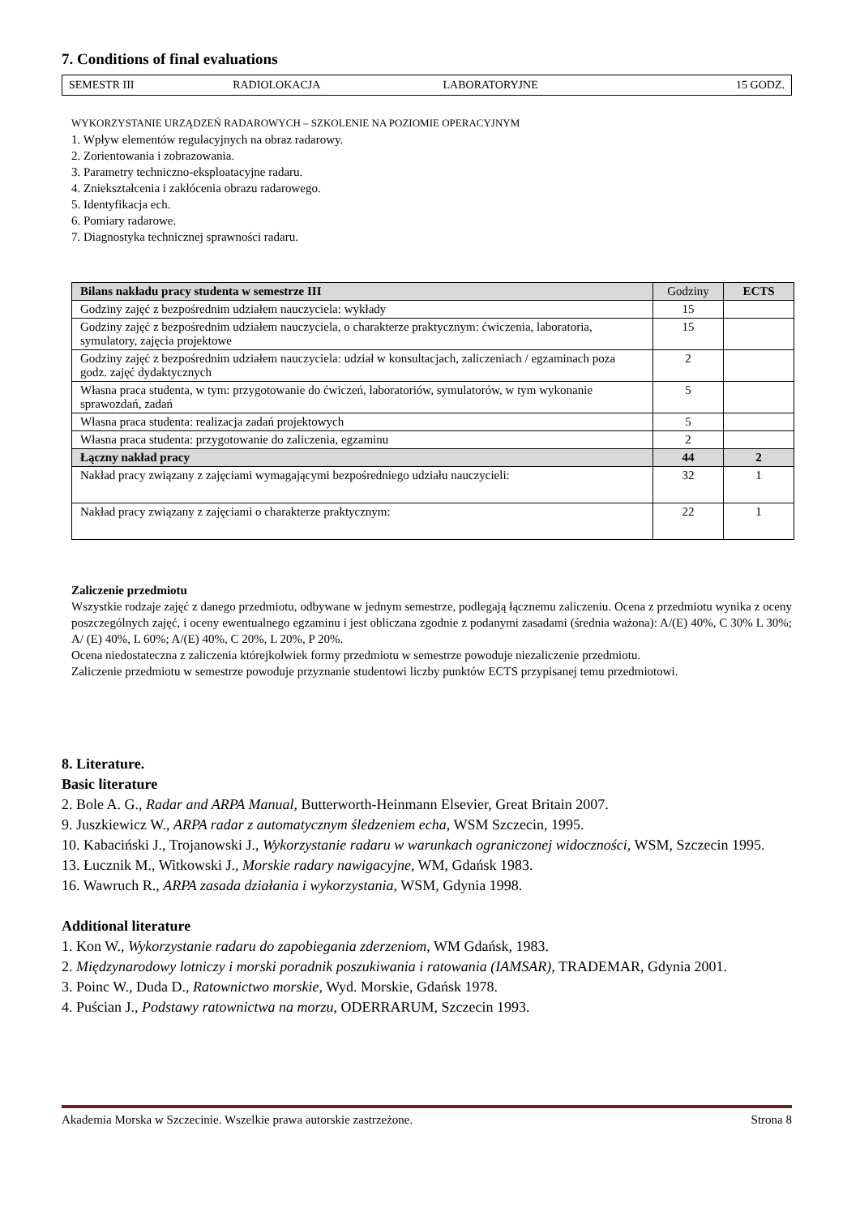7. Conditions of final evaluations
| SEMESTR III | RADIOLOKACJA | LABORATORYJNE | 15 GODZ. |
WYKORZYSTANIE URZĄDZEŃ RADAROWYCH – SZKOLENIE NA POZIOMIE OPERACYJNYM
1. Wpływ elementów regulacyjnych na obraz radarowy.
2. Zorientowania i zobrazowania.
3. Parametry techniczno-eksploatacyjne radaru.
4. Zniekształcenia i zakłócenia obrazu radarowego.
5. Identyfikacja ech.
6. Pomiary radarowe.
7. Diagnostyka technicznej sprawności radaru.
| Bilans nakładu pracy studenta w semestrze III | Godziny | ECTS |
| --- | --- | --- |
| Godziny zajęć z bezpośrednim udziałem nauczyciela: wykłady | 15 | |
| Godziny zajęć z bezpośrednim udziałem nauczyciela, o charakterze praktycznym: ćwiczenia, laboratoria, symulatory, zajęcia projektowe | 15 | |
| Godziny zajęć z bezpośrednim udziałem nauczyciela: udział w konsultacjach, zaliczeniach / egzaminach poza godz. zajęć dydaktycznych | 2 | |
| Własna praca studenta, w tym: przygotowanie do ćwiczeń, laboratoriów, symulatorów, w tym wykonanie sprawozdań, zadań | 5 | |
| Własna praca studenta: realizacja zadań projektowych | 5 | |
| Własna praca studenta: przygotowanie do zaliczenia, egzaminu | 2 | |
| Łączny nakład pracy | 44 | 2 |
| Nakład pracy związany z zajęciami wymagającymi bezpośredniego udziału nauczycieli: | 32 | 1 |
| Nakład pracy związany z zajęciami o charakterze praktycznym: | 22 | 1 |
Zaliczenie przedmiotu
Wszystkie rodzaje zajęć z danego przedmiotu, odbywane w jednym semestrze, podlegają łącznemu zaliczeniu. Ocena z przedmiotu wynika z oceny poszczególnych zajęć, i oceny ewentualnego egzaminu i jest obliczana zgodnie z podanymi zasadami (średnia ważona): A/(E) 40%, C 30% L 30%; A/ (E) 40%, L 60%; A/(E) 40%, C 20%, L 20%, P 20%.
Ocena niedostateczna z zaliczenia którejkolwiek formy przedmiotu w semestrze powoduje niezaliczenie przedmiotu.
Zaliczenie przedmiotu w semestrze powoduje przyznanie studentowi liczby punktów ECTS przypisanej temu przedmiotowi.
8. Literature.
Basic literature
2. Bole A. G., Radar and ARPA Manual, Butterworth-Heinmann Elsevier, Great Britain 2007.
9. Juszkiewicz W., ARPA radar z automatycznym śledzeniem echa, WSM Szczecin, 1995.
10. Kabaciński J., Trojanowski J., Wykorzystanie radaru w warunkach ograniczonej widoczności, WSM, Szczecin 1995.
13. Łucznik M., Witkowski J., Morskie radary nawigacyjne, WM, Gdańsk 1983.
16. Wawruch R., ARPA zasada działania i wykorzystania, WSM, Gdynia 1998.
Additional literature
1. Kon W., Wykorzystanie radaru do zapobiegania zderzeniom, WM Gdańsk, 1983.
2. Międzynarodowy lotniczy i morski poradnik poszukiwania i ratowania (IAMSAR), TRADEMAR, Gdynia 2001.
3. Poinc W., Duda D., Ratownictwo morskie, Wyd. Morskie, Gdańsk 1978.
4. Puścian J., Podstawy ratownictwa na morzu, ODERRARUM, Szczecin 1993.
Akademia Morska w Szczecinie. Wszelkie prawa autorskie zastrzeżone. Strona 8